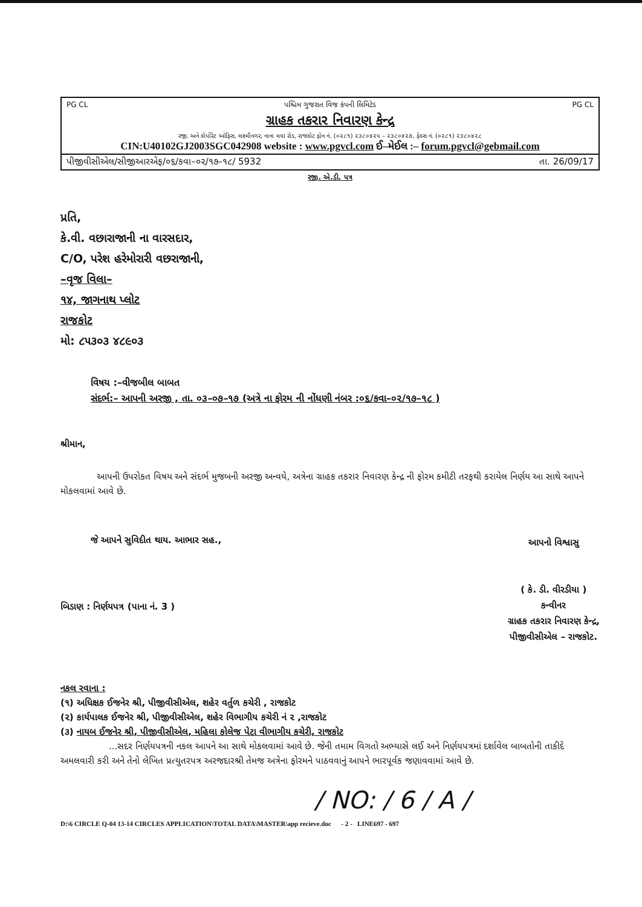PG CL પશ્ચિમ ગુજરાત વિજ કંપની લિમિટેડ PG CL
ગ્રાહક તકરાર નિવારણ કેન્દ્ર
રજી. અને કોર્પોરેટ ઓફિસ, લક્ષ્મીનગર, નાના મવા રોડ, રાજકોટ ફોન નં. (૦૨૮૧) ૨૩૮૦૪૨૫ – ૨૩૮૦૪૨૭, ફેક્સ નં. (૦૨૮૧) ૨૩૮૦૪૨૮
CIN:U40102GJ2003SGC042908 website : www.pgvcl.com ઈ–મેઈલ :– forum.pgvcl@gebmail.com
પીજીવીસીએલ/સીજીઆરએફ/૦૬/કવા–૦૨/૧૭–૧૮/ 5932 તા. 26/09/17
રજી. એ.ડી. પત્ર
પ્રતિ,
કે.વી. વછારાજાની ના વારસદાર,
C/O, પરેશ હરેમોરારી વછરાજાની,
–વૃજ વિલા–
૧૪, જાગનાથ પ્લોટ
રાજકોટ
મો: ૮૫૩૦૩ ૪૮૯૦૩
વિષય :–વીજબીલ બાબત
સંદર્ભ:– આપની અરજી , તા. ૦૩–૦૭–૧૭ (અત્રે ના ફોરમ ની નોંધણી નંબર :૦૬/કવા–૦૨/૧૭–૧૮ )
શ્રીમાન,
આપની ઉપરોકત વિષય અને સંદર્ભ મુજબની અરજી અન્વયે, અત્રેના ગ્રાહક તકરાર નિવારણ કેન્દ્ર ની ફોરમ કમીટી તરફથી કરાયેલ નિર્ણય આ સાથે આપને મોકલવામાં આવે છે.
જે આપને સુવિદીત થાય. આભાર સહ.,
બિડાણ : નિર્ણયપત્ર (પાના નં. 3 )
આપનો વિશ્વાસુ
( કે. ડી. વીરડીયા )
કન્વીનર
ગ્રાહક તકરાર નિવારણ કેન્દ્ર,
પીજીવીસીએલ – રાજકોટ.
નકલ રવાના :
(૧) અધિક્ષક ઈજનેર શ્રી, પીજીવીસીએલ, શહેર વર્તુળ કચેરી , રાજકોટ
(૨) કાર્યપાલક ઈજનેર શ્રી, પીજીવીસીએલ, શહેર વિભાગીય કચેરી નં ૨ ,રાજકોટ
(૩) નાયબ ઈજનેર શ્રી, પીજીવીસીએલ, મહિલા કોલેજ પેટા વીભાગીય કચેરી, રાજકોટ
...સદર નિર્ણયપત્રની નકલ આપને આ સાથે મોકલવામાં આવે છે. જેની તમામ વિગતો અભ્યાસે લઈ અને નિર્ણયપત્રમાં દર્શાવેલ બાબતોની તાકીદે અમલવારી કરી અને તેનો લેખિત પ્રત્યુતરપત્ર અરજદારશ્રી તેમજ અત્રેના ફોરમને પાઠવવાનું આપને ભારપૂર્વક જણાવવામાં આવે છે.
/ NO: / 6 / A /
D:\6 CIRCLE Q-04 13-14 CIRCLES APPLICATION\TOTAL DATA\MASTER\app recieve.doc - 2 - LINE697 - 697